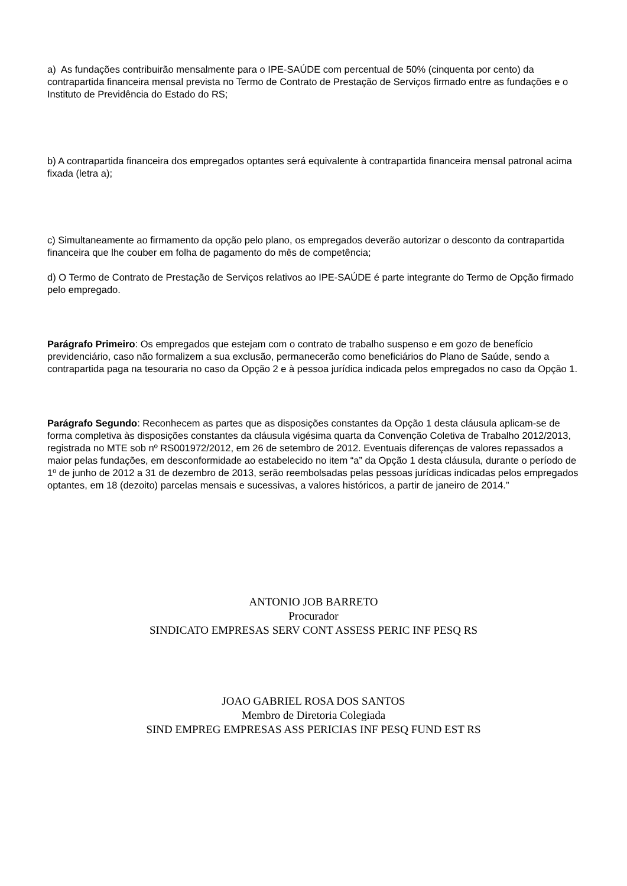a) As fundações contribuirão mensalmente para o IPE-SAÚDE com percentual de 50% (cinquenta por cento) da contrapartida financeira mensal prevista no Termo de Contrato de Prestação de Serviços firmado entre as fundações e o Instituto de Previdência do Estado do RS;
b) A contrapartida financeira dos empregados optantes será equivalente à contrapartida financeira mensal patronal acima fixada (letra a);
c) Simultaneamente ao firmamento da opção pelo plano, os empregados deverão autorizar o desconto da contrapartida financeira que lhe couber em folha de pagamento do mês de competência;
d) O Termo de Contrato de Prestação de Serviços relativos ao IPE-SAÚDE é parte integrante do Termo de Opção firmado pelo empregado.
Parágrafo Primeiro: Os empregados que estejam com o contrato de trabalho suspenso e em gozo de benefício previdenciário, caso não formalizem a sua exclusão, permanecerão como beneficiários do Plano de Saúde, sendo a contrapartida paga na tesouraria no caso da Opção 2 e à pessoa jurídica indicada pelos empregados no caso da Opção 1.
Parágrafo Segundo: Reconhecem as partes que as disposições constantes da Opção 1 desta cláusula aplicam-se de forma completiva às disposições constantes da cláusula vigésima quarta da Convenção Coletiva de Trabalho 2012/2013, registrada no MTE sob nº RS001972/2012, em 26 de setembro de 2012. Eventuais diferenças de valores repassados a maior pelas fundações, em desconformidade ao estabelecido no item “a” da Opção 1 desta cláusula, durante o período de 1º de junho de 2012 a 31 de dezembro de 2013, serão reembolsadas pelas pessoas jurídicas indicadas pelos empregados optantes, em 18 (dezoito) parcelas mensais e sucessivas, a valores históricos, a partir de janeiro de 2014.”
ANTONIO JOB BARRETO
Procurador
SINDICATO EMPRESAS SERV CONT ASSESS PERIC INF PESQ RS
JOAO GABRIEL ROSA DOS SANTOS
Membro de Diretoria Colegiada
SIND EMPREG EMPRESAS ASS PERICIAS INF PESQ FUND EST RS